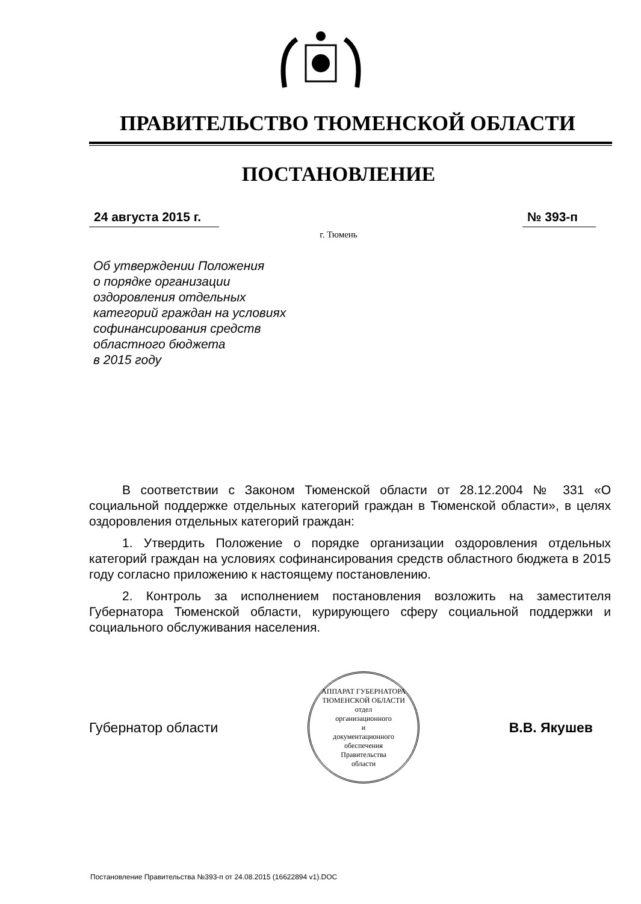ПРАВИТЕЛЬСТВО ТЮМЕНСКОЙ ОБЛАСТИ
ПОСТАНОВЛЕНИЕ
24 августа 2015 г. № 393-п
г. Тюмень
Об утверждении Положения
о порядке организации
оздоровления отдельных
категорий граждан на условиях
софинансирования средств
областного бюджета
в 2015 году
В соответствии с Законом Тюменской области от 28.12.2004 № 331 «О социальной поддержке отдельных категорий граждан в Тюменской области», в целях оздоровления отдельных категорий граждан:
1. Утвердить Положение о порядке организации оздоровления отдельных категорий граждан на условиях софинансирования средств областного бюджета в 2015 году согласно приложению к настоящему постановлению.
2. Контроль за исполнением постановления возложить на заместителя Губернатора Тюменской области, курирующего сферу социальной поддержки и социального обслуживания населения.
Губернатор области
АППАРАТ ГУБЕРНАТОРА ТЮМЕНСКОЙ ОБЛАСТИ
отдел
организационного
и
документационного
обеспечения
Правительства
области
В.В. Якушев
Постановление Правительства №393-п от 24.08.2015 (16622894 v1).DOC